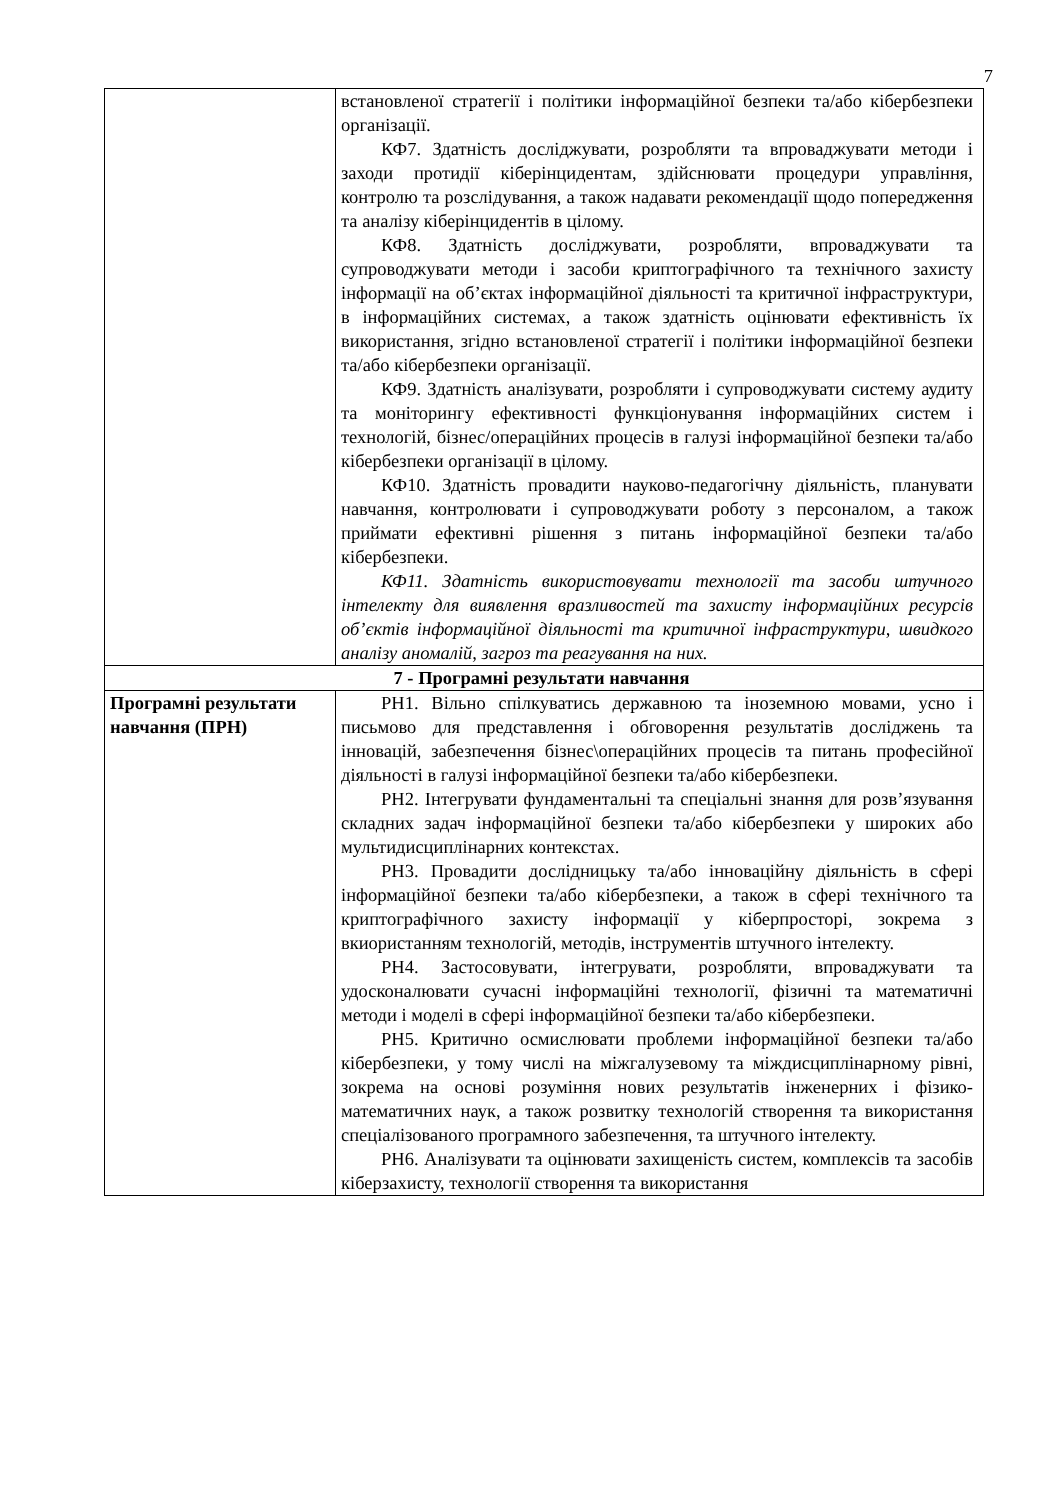7
| | встановленої стратегії і політики інформаційної безпеки та/або кібербезпеки організації. КФ7. Здатність досліджувати, розробляти та впроваджувати методи і заходи протидії кіберінцидентам, здійснювати процедури управління, контролю та розслідування, а також надавати рекомендації щодо попередження та аналізу кіберінцидентів в цілому. КФ8. Здатність досліджувати, розробляти, впроваджувати та супроводжувати методи і засоби криптографічного та технічного захисту інформації на об’єктах інформаційної діяльності та критичної інфраструктури, в інформаційних системах, а також здатність оцінювати ефективність їх використання, згідно встановленої стратегії і політики інформаційної безпеки та/або кібербезпеки організації. КФ9. Здатність аналізувати, розробляти і супроводжувати систему аудиту та моніторингу ефективності функціонування інформаційних систем і технологій, бізнес/операційних процесів в галузі інформаційної безпеки та/або кібербезпеки організації в цілому. КФ10. Здатність провадити науково-педагогічну діяльність, планувати навчання, контролювати і супроводжувати роботу з персоналом, а також приймати ефективні рішення з питань інформаційної безпеки та/або кібербезпеки. КФ11. Здатність використовувати технології та засоби штучного інтелекту для виявлення вразливостей та захисту інформаційних ресурсів об’єктів інформаційної діяльності та критичної інфраструктури, швидкого аналізу аномалій, загроз та реагування на них. |
| 7 - Програмні результати навчання | |
| Програмні результати навчання (ПРН) | РН1. Вільно спілкуватись державною та іноземною мовами, усно і письмово для представлення і обговорення результатів досліджень та інновацій, забезпечення бізнес\операційних процесів та питань професійної діяльності в галузі інформаційної безпеки та/або кібербезпеки. РН2. Інтегрувати фундаментальні та спеціальні знання для розв’язування складних задач інформаційної безпеки та/або кібербезпеки у широких або мультидисциплінарних контекстах. РН3. Провадити дослідницьку та/або інноваційну діяльність в сфері інформаційної безпеки та/або кібербезпеки, а також в сфері технічного та криптографічного захисту інформації у кіберпросторі, зокрема з вкиористанням технологій, методів, інструментів штучного інтелекту. РН4. Застосовувати, інтегрувати, розробляти, впроваджувати та удосконалювати сучасні інформаційні технології, фізичні та математичні методи і моделі в сфері інформаційної безпеки та/або кібербезпеки. РН5. Критично осмислювати проблеми інформаційної безпеки та/або кібербезпеки, у тому числі на міжгалузевому та міждисциплінарному рівні, зокрема на основі розуміння нових результатів інженерних і фізико-математичних наук, а також розвитку технологій створення та використання спеціалізованого програмного забезпечення, та штучного інтелекту. РН6. Аналізувати та оцінювати захищеність систем, комплексів та засобів кіберзахисту, технології створення та використання |